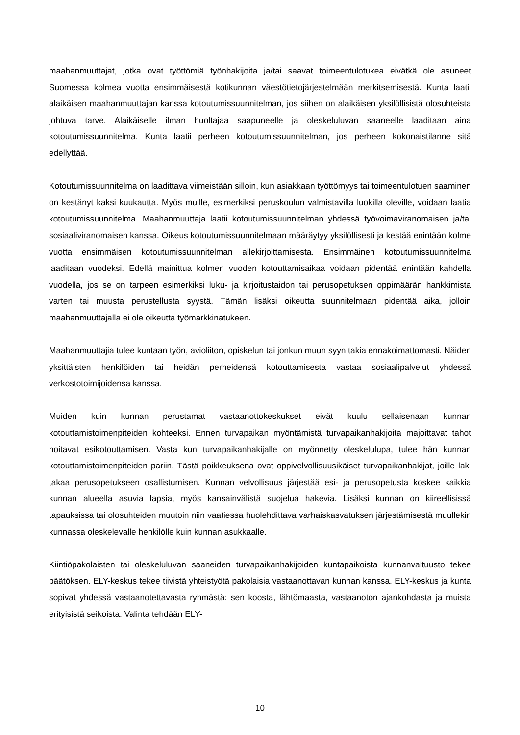maahanmuuttajat, jotka ovat työttömiä työnhakijoita ja/tai saavat toimeentulotukea eivätkä ole asuneet Suomessa kolmea vuotta ensimmäisestä kotikunnan väestötietojärjestelmään merkitsemisestä. Kunta laatii alaikäisen maahanmuuttajan kanssa kotoutumissuunnitelman, jos siihen on alaikäisen yksilöllisistä olosuhteista johtuva tarve. Alaikäiselle ilman huoltajaa saapuneelle ja oleskeluluvan saaneelle laaditaan aina kotoutumissuunnitelma. Kunta laatii perheen kotoutumissuunnitelman, jos perheen kokonaistilanne sitä edellyttää.
Kotoutumissuunnitelma on laadittava viimeistään silloin, kun asiakkaan työttömyys tai toimeentulotuen saaminen on kestänyt kaksi kuukautta. Myös muille, esimerkiksi peruskoulun valmistavilla luokilla oleville, voidaan laatia kotoutumissuunnitelma. Maahanmuuttaja laatii kotoutumissuunnitelman yhdessä työvoimaviranomaisen ja/tai sosiaaliviranomaisen kanssa. Oikeus kotoutumissuunnitelmaan määräytyy yksilöllisesti ja kestää enintään kolme vuotta ensimmäisen kotoutumissuunnitelman allekirjoittamisesta. Ensimmäinen kotoutumissuunnitelma laaditaan vuodeksi. Edellä mainittua kolmen vuoden kotouttamisaikaa voidaan pidentää enintään kahdella vuodella, jos se on tarpeen esimerkiksi luku- ja kirjoitustaidon tai perusopetuksen oppimäärän hankkimista varten tai muusta perustellusta syystä. Tämän lisäksi oikeutta suunnitelmaan pidentää aika, jolloin maahanmuuttajalla ei ole oikeutta työmarkkinatukeen.
Maahanmuuttajia tulee kuntaan työn, avioliiton, opiskelun tai jonkun muun syyn takia ennakoimattomasti. Näiden yksittäisten henkilöiden tai heidän perheidensä kotouttamisesta vastaa sosiaalipalvelut yhdessä verkostotoimijoidensa kanssa.
Muiden kuin kunnan perustamat vastaanottokeskukset eivät kuulu sellaisenaan kunnan kotouttamistoimenpiteiden kohteeksi. Ennen turvapaikan myöntämistä turvapaikanhakijoita majoittavat tahot hoitavat esikotouttamisen. Vasta kun turvapaikanhakijalle on myönnetty oleskelulupa, tulee hän kunnan kotouttamistoimenpiteiden pariin. Tästä poikkeuksena ovat oppivelvollisuusikäiset turvapaikanhakijat, joille laki takaa perusopetukseen osallistumisen. Kunnan velvollisuus järjestää esi- ja perusopetusta koskee kaikkia kunnan alueella asuvia lapsia, myös kansainvälistä suojelua hakevia. Lisäksi kunnan on kiireellisissä tapauksissa tai olosuhteiden muutoin niin vaatiessa huolehdittava varhaiskasvatuksen järjestämisestä muullekin kunnassa oleskelevalle henkilölle kuin kunnan asukkaalle.
Kiintiöpakolaisten tai oleskeluluvan saaneiden turvapaikanhakijoiden kuntapaikoista kunnanvaltuusto tekee päätöksen. ELY-keskus tekee tiivistä yhteistyötä pakolaisia vastaanottavan kunnan kanssa. ELY-keskus ja kunta sopivat yhdessä vastaanotettavasta ryhmästä: sen koosta, lähtömaasta, vastaanoton ajankohdasta ja muista erityisistä seikoista. Valinta tehdään ELY-
10